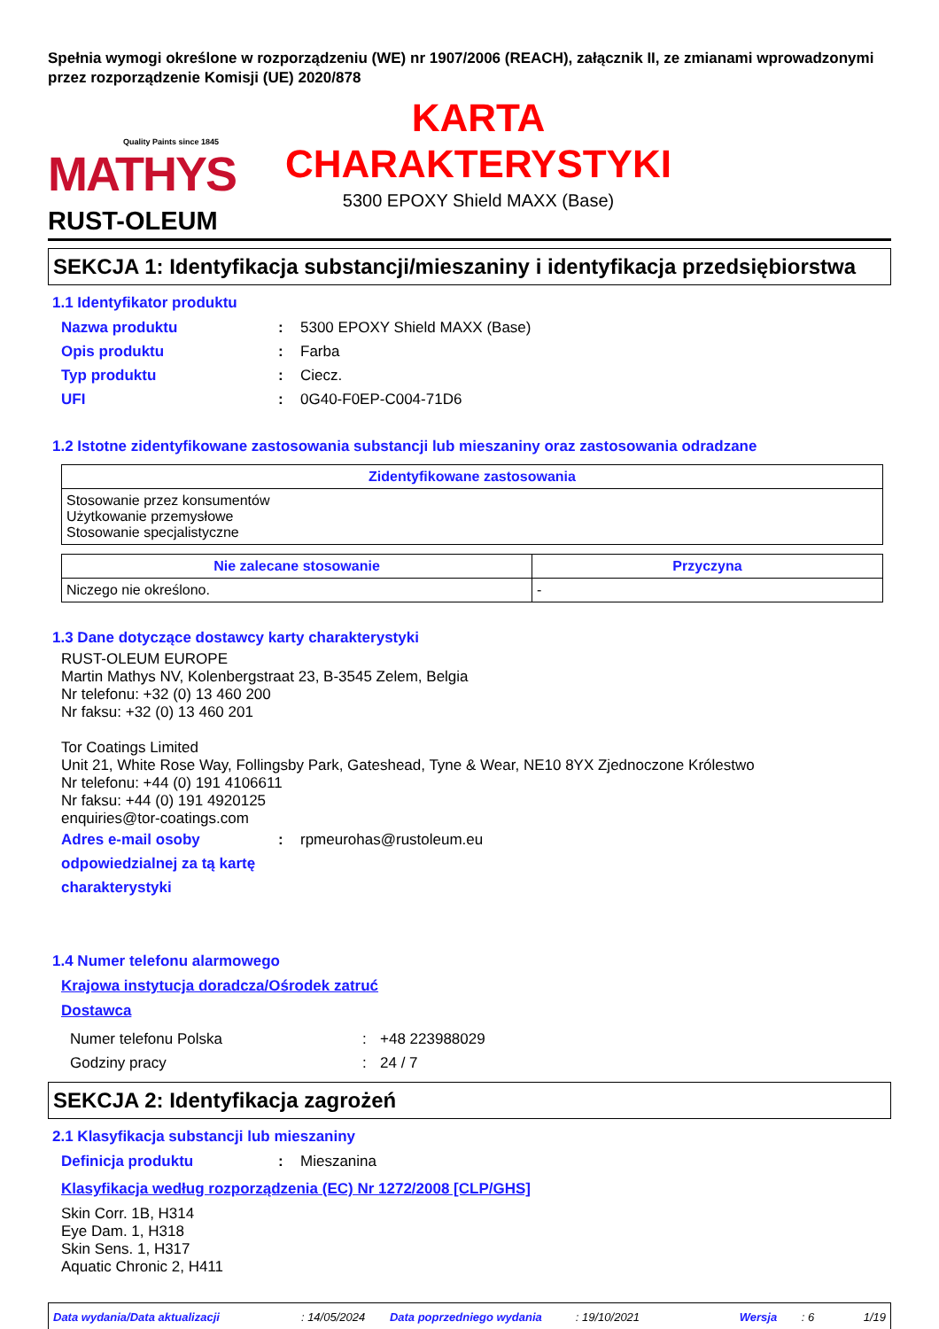Spełnia wymogi określone w rozporządzeniu (WE) nr 1907/2006 (REACH), załącznik II, ze zmianami wprowadzonymi przez rozporządzenie Komisji (UE) 2020/878
Quality Paints since 1845
MATHYS
RUST-OLEUM
KARTA
CHARAKTERYSTYKI
5300 EPOXY Shield MAXX (Base)
SEKCJA 1: Identyfikacja substancji/mieszaniny i identyfikacja przedsiębiorstwa
1.1 Identyfikator produktu
Nazwa produktu : 5300 EPOXY Shield MAXX (Base)
Opis produktu : Farba
Typ produktu : Ciecz.
UFI : 0G40-F0EP-C004-71D6
1.2 Istotne zidentyfikowane zastosowania substancji lub mieszaniny oraz zastosowania odradzane
| Zidentyfikowane zastosowania |
| --- |
| Stosowanie przez konsumentów Użytkowanie przemysłowe Stosowanie specjalistyczne |
| Nie zalecane stosowanie | Przyczyna |
| --- | --- |
| Niczego nie określono. | - |
1.3 Dane dotyczące dostawcy karty charakterystyki
RUST-OLEUM EUROPE
Martin Mathys NV, Kolenbergstraat 23, B-3545 Zelem, Belgia
Nr telefonu: +32 (0) 13 460 200
Nr faksu: +32 (0) 13 460 201
Tor Coatings Limited
Unit 21, White Rose Way, Follingsby Park, Gateshead, Tyne & Wear, NE10 8YX Zjednoczone Królestwo
Nr telefonu: +44 (0) 191 4106611
Nr faksu: +44 (0) 191 4920125
enquiries@tor-coatings.com
Adres e-mail osoby odpowiedzialnej za tą kartę charakterystyki
: rpmeurohas@rustoleum.eu
1.4 Numer telefonu alarmowego
Krajowa instytucja doradcza/Ośrodek zatruć
Dostawca
Numer telefonu Polska : +48 223988029
Godziny pracy : 24 / 7
SEKCJA 2: Identyfikacja zagrożeń
2.1 Klasyfikacja substancji lub mieszaniny
Definicja produktu : Mieszanina
Klasyfikacja według rozporządzenia (EC) Nr 1272/2008 [CLP/GHS]
Skin Corr. 1B, H314
Eye Dam. 1, H318
Skin Sens. 1, H317
Aquatic Chronic 2, H411
Data wydania/Data aktualizacji: 14/05/2024 Data poprzedniego wydania: 19/10/2021 Wersja: 6 1/19